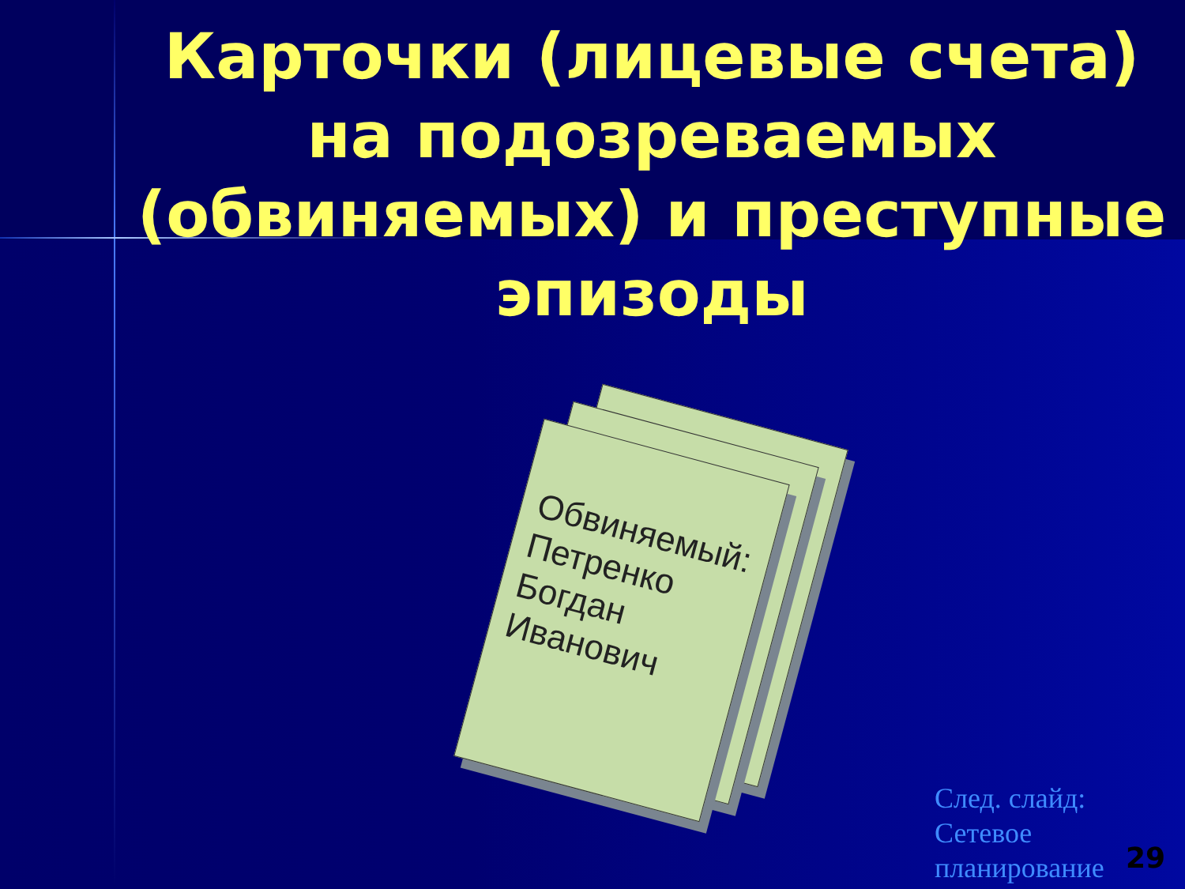Карточки (лицевые счета) на подозреваемых (обвиняемых) и преступные эпизоды
Обвиняемый: Петренко Богдан Иванович
След. слайд:
Сетевое
планирование
29